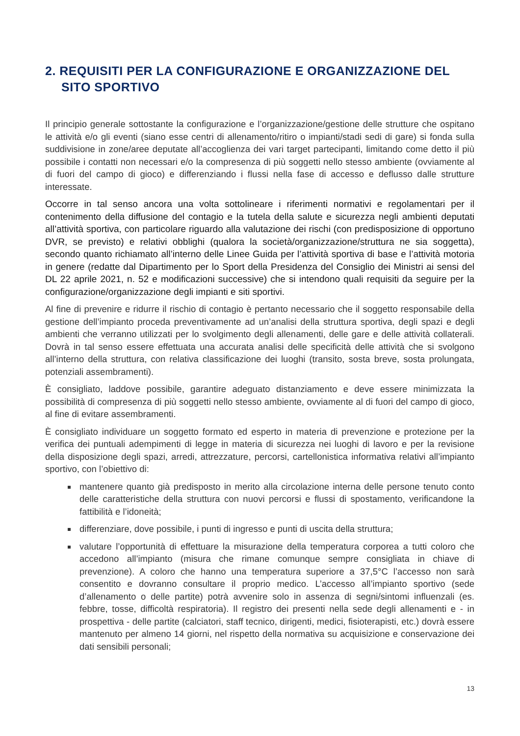2. REQUISITI PER LA CONFIGURAZIONE E ORGANIZZAZIONE DEL SITO SPORTIVO
Il principio generale sottostante la configurazione e l’organizzazione/gestione delle strutture che ospitano le attività e/o gli eventi (siano esse centri di allenamento/ritiro o impianti/stadi sedi di gare) si fonda sulla suddivisione in zone/aree deputate all’accoglienza dei vari target partecipanti, limitando come detto il più possibile i contatti non necessari e/o la compresenza di più soggetti nello stesso ambiente (ovviamente al di fuori del campo di gioco) e differenziando i flussi nella fase di accesso e deflusso dalle strutture interessate.
Occorre in tal senso ancora una volta sottolineare i riferimenti normativi e regolamentari per il contenimento della diffusione del contagio e la tutela della salute e sicurezza negli ambienti deputati all’attività sportiva, con particolare riguardo alla valutazione dei rischi (con predisposizione di opportuno DVR, se previsto) e relativi obblighi (qualora la società/organizzazione/struttura ne sia soggetta), secondo quanto richiamato all’interno delle Linee Guida per l’attività sportiva di base e l’attività motoria in genere (redatte dal Dipartimento per lo Sport della Presidenza del Consiglio dei Ministri ai sensi del DL 22 aprile 2021, n. 52 e modificazioni successive) che si intendono quali requisiti da seguire per la configurazione/organizzazione degli impianti e siti sportivi.
Al fine di prevenire e ridurre il rischio di contagio è pertanto necessario che il soggetto responsabile della gestione dell’impianto proceda preventivamente ad un’analisi della struttura sportiva, degli spazi e degli ambienti che verranno utilizzati per lo svolgimento degli allenamenti, delle gare e delle attività collaterali. Dovrà in tal senso essere effettuata una accurata analisi delle specificità delle attività che si svolgono all’interno della struttura, con relativa classificazione dei luoghi (transito, sosta breve, sosta prolungata, potenziali assembramenti).
È consigliato, laddove possibile, garantire adeguato distanziamento e deve essere minimizzata la possibilità di compresenza di più soggetti nello stesso ambiente, ovviamente al di fuori del campo di gioco, al fine di evitare assembramenti.
È consigliato individuare un soggetto formato ed esperto in materia di prevenzione e protezione per la verifica dei puntuali adempimenti di legge in materia di sicurezza nei luoghi di lavoro e per la revisione della disposizione degli spazi, arredi, attrezzature, percorsi, cartellonistica informativa relativi all’impianto sportivo, con l’obiettivo di:
mantenere quanto già predisposto in merito alla circolazione interna delle persone tenuto conto delle caratteristiche della struttura con nuovi percorsi e flussi di spostamento, verificandone la fattibilità e l’idoneità;
differenziare, dove possibile, i punti di ingresso e punti di uscita della struttura;
valutare l’opportunità di effettuare la misurazione della temperatura corporea a tutti coloro che accedono all’impianto (misura che rimane comunque sempre consigliata in chiave di prevenzione). A coloro che hanno una temperatura superiore a 37,5°C l’accesso non sarà consentito e dovranno consultare il proprio medico. L’accesso all’impianto sportivo (sede d’allenamento o delle partite) potrà avvenire solo in assenza di segni/sintomi influenzali (es. febbre, tosse, difficoltà respiratoria). Il registro dei presenti nella sede degli allenamenti e - in prospettiva - delle partite (calciatori, staff tecnico, dirigenti, medici, fisioterapisti, etc.) dovrà essere mantenuto per almeno 14 giorni, nel rispetto della normativa su acquisizione e conservazione dei dati sensibili personali;
13